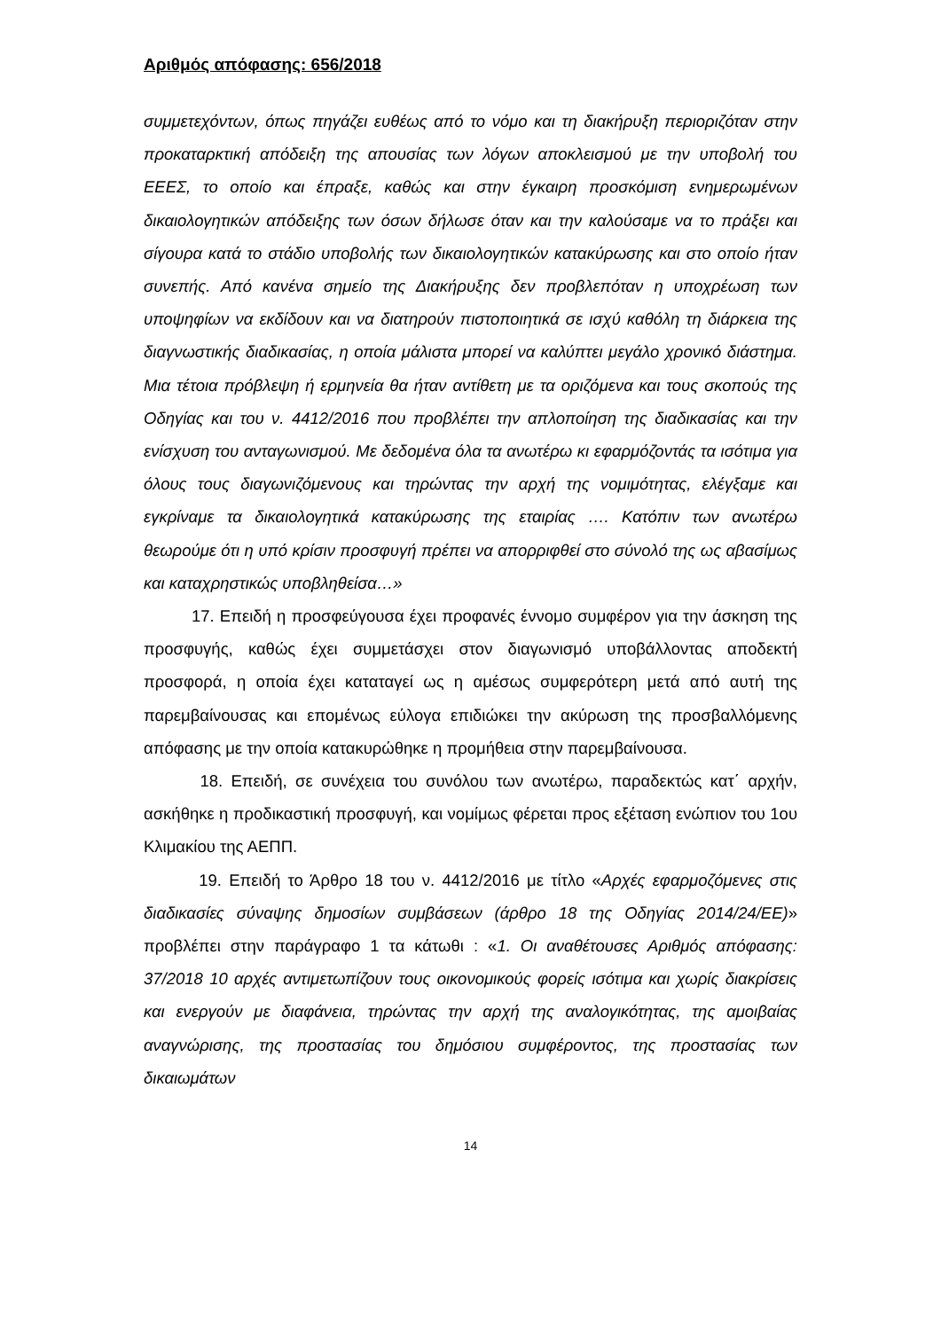Αριθμός απόφασης: 656/2018
συμμετεχόντων, όπως πηγάζει ευθέως από το νόμο και τη διακήρυξη περιοριζόταν στην προκαταρκτική απόδειξη της απουσίας των λόγων αποκλεισμού με την υποβολή του ΕΕΕΣ, το οποίο και έπραξε, καθώς και στην έγκαιρη προσκόμιση ενημερωμένων δικαιολογητικών απόδειξης των όσων δήλωσε όταν και την καλούσαμε να το πράξει και σίγουρα κατά το στάδιο υποβολής των δικαιολογητικών κατακύρωσης και στο οποίο ήταν συνεπής. Από κανένα σημείο της Διακήρυξης δεν προβλεπόταν η υποχρέωση των υποψηφίων να εκδίδουν και να διατηρούν πιστοποιητικά σε ισχύ καθόλη τη διάρκεια της διαγνωστικής διαδικασίας, η οποία μάλιστα μπορεί να καλύπτει μεγάλο χρονικό διάστημα. Μια τέτοια πρόβλεψη ή ερμηνεία θα ήταν αντίθετη με τα οριζόμενα και τους σκοπούς της Οδηγίας και του ν. 4412/2016 που προβλέπει την απλοποίηση της διαδικασίας και την ενίσχυση του ανταγωνισμού. Με δεδομένα όλα τα ανωτέρω κι εφαρμόζοντάς τα ισότιμα για όλους τους διαγωνιζόμενους και τηρώντας την αρχή της νομιμότητας, ελέγξαμε και εγκρίναμε τα δικαιολογητικά κατακύρωσης της εταιρίας …. Κατόπιν των ανωτέρω θεωρούμε ότι η υπό κρίσιν προσφυγή πρέπει να απορριφθεί στο σύνολό της ως αβασίμως και καταχρηστικώς υποβληθείσα…»
17. Επειδή η προσφεύγουσα έχει προφανές έννομο συμφέρον για την άσκηση της προσφυγής, καθώς έχει συμμετάσχει στον διαγωνισμό υποβάλλοντας αποδεκτή προσφορά, η οποία έχει καταταγεί ως η αμέσως συμφερότερη μετά από αυτή της παρεμβαίνουσας και επομένως εύλογα επιδιώκει την ακύρωση της προσβαλλόμενης απόφασης με την οποία κατακυρώθηκε η προμήθεια στην παρεμβαίνουσα.
18. Επειδή, σε συνέχεια του συνόλου των ανωτέρω, παραδεκτώς κατ΄ αρχήν, ασκήθηκε η προδικαστική προσφυγή, και νομίμως φέρεται προς εξέταση ενώπιον του 1ου Κλιμακίου της ΑΕΠΠ.
19. Επειδή το Άρθρο 18 του ν. 4412/2016 με τίτλο «Αρχές εφαρμοζόμενες στις διαδικασίες σύναψης δημοσίων συμβάσεων (άρθρο 18 της Οδηγίας 2014/24/ΕΕ)» προβλέπει στην παράγραφο 1 τα κάτωθι : «1. Οι αναθέτουσες Αριθμός απόφασης: 37/2018 10 αρχές αντιμετωπίζουν τους οικονομικούς φορείς ισότιμα και χωρίς διακρίσεις και ενεργούν με διαφάνεια, τηρώντας την αρχή της αναλογικότητας, της αμοιβαίας αναγνώρισης, της προστασίας του δημόσιου συμφέροντος, της προστασίας των δικαιωμάτων
14